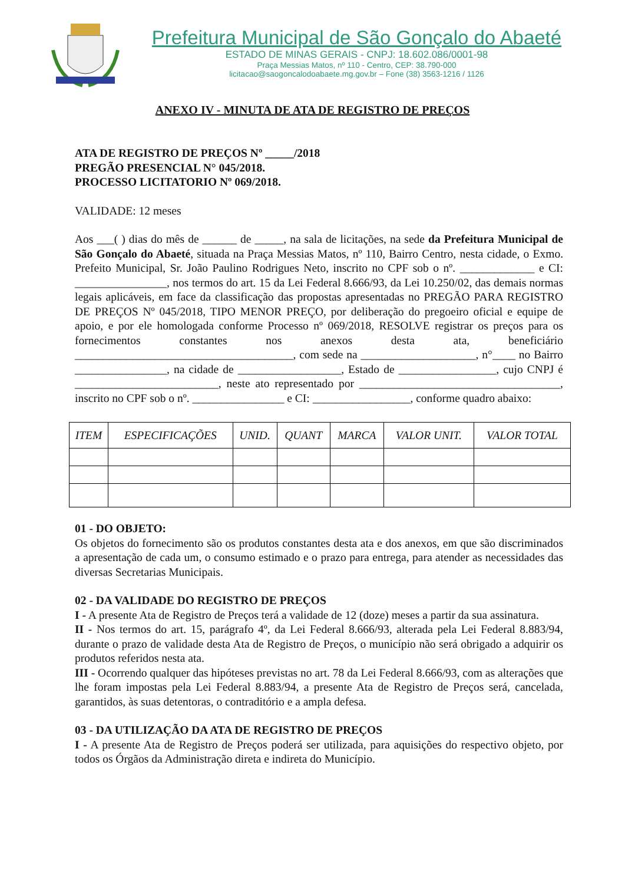Prefeitura Municipal de São Gonçalo do Abaeté
ESTADO DE MINAS GERAIS - CNPJ: 18.602.086/0001-98
Praça Messias Matos, nº 110 - Centro, CEP: 38.790-000
licitacao@saogoncalodoabaete.mg.gov.br – Fone (38) 3563-1216 / 1126
ANEXO IV - MINUTA DE ATA DE REGISTRO DE PREÇOS
ATA DE REGISTRO DE PREÇOS Nº _____/2018
PREGÃO PRESENCIAL N° 045/2018.
PROCESSO LICITATORIO Nº 069/2018.
VALIDADE: 12 meses
Aos ___( ) dias do mês de ______ de _____, na sala de licitações, na sede da Prefeitura Municipal de São Gonçalo do Abaeté, situada na Praça Messias Matos, nº 110, Bairro Centro, nesta cidade, o Exmo. Prefeito Municipal, Sr. João Paulino Rodrigues Neto, inscrito no CPF sob o nº. _____________ e CI: ________________, nos termos do art. 15 da Lei Federal 8.666/93, da Lei 10.250/02, das demais normas legais aplicáveis, em face da classificação das propostas apresentadas no PREGÃO PARA REGISTRO DE PREÇOS Nº 045/2018, TIPO MENOR PREÇO, por deliberação do pregoeiro oficial e equipe de apoio, e por ele homologada conforme Processo nº 069/2018, RESOLVE registrar os preços para os fornecimentos constantes nos anexos desta ata, beneficiário ______________________________________, com sede na ____________________, n°____ no Bairro ________________, na cidade de __________________, Estado de _________________, cujo CNPJ é _________________________, neste ato representado por ___________________________________, inscrito no CPF sob o nº. ________________ e CI: _________________, conforme quadro abaixo:
| ITEM | ESPECIFICAÇÕES | UNID. | QUANT | MARCA | VALOR UNIT. | VALOR TOTAL |
| --- | --- | --- | --- | --- | --- | --- |
01 - DO OBJETO:
Os objetos do fornecimento são os produtos constantes desta ata e dos anexos, em que são discriminados a apresentação de cada um, o consumo estimado e o prazo para entrega, para atender as necessidades das diversas Secretarias Municipais.
02 - DA VALIDADE DO REGISTRO DE PREÇOS
I - A presente Ata de Registro de Preços terá a validade de 12 (doze) meses a partir da sua assinatura.
II - Nos termos do art. 15, parágrafo 4º, da Lei Federal 8.666/93, alterada pela Lei Federal 8.883/94, durante o prazo de validade desta Ata de Registro de Preços, o município não será obrigado a adquirir os produtos referidos nesta ata.
III - Ocorrendo qualquer das hipóteses previstas no art. 78 da Lei Federal 8.666/93, com as alterações que lhe foram impostas pela Lei Federal 8.883/94, a presente Ata de Registro de Preços será, cancelada, garantidos, às suas detentoras, o contraditório e a ampla defesa.
03 - DA UTILIZAÇÃO DA ATA DE REGISTRO DE PREÇOS
I - A presente Ata de Registro de Preços poderá ser utilizada, para aquisições do respectivo objeto, por todos os Órgãos da Administração direta e indireta do Município.